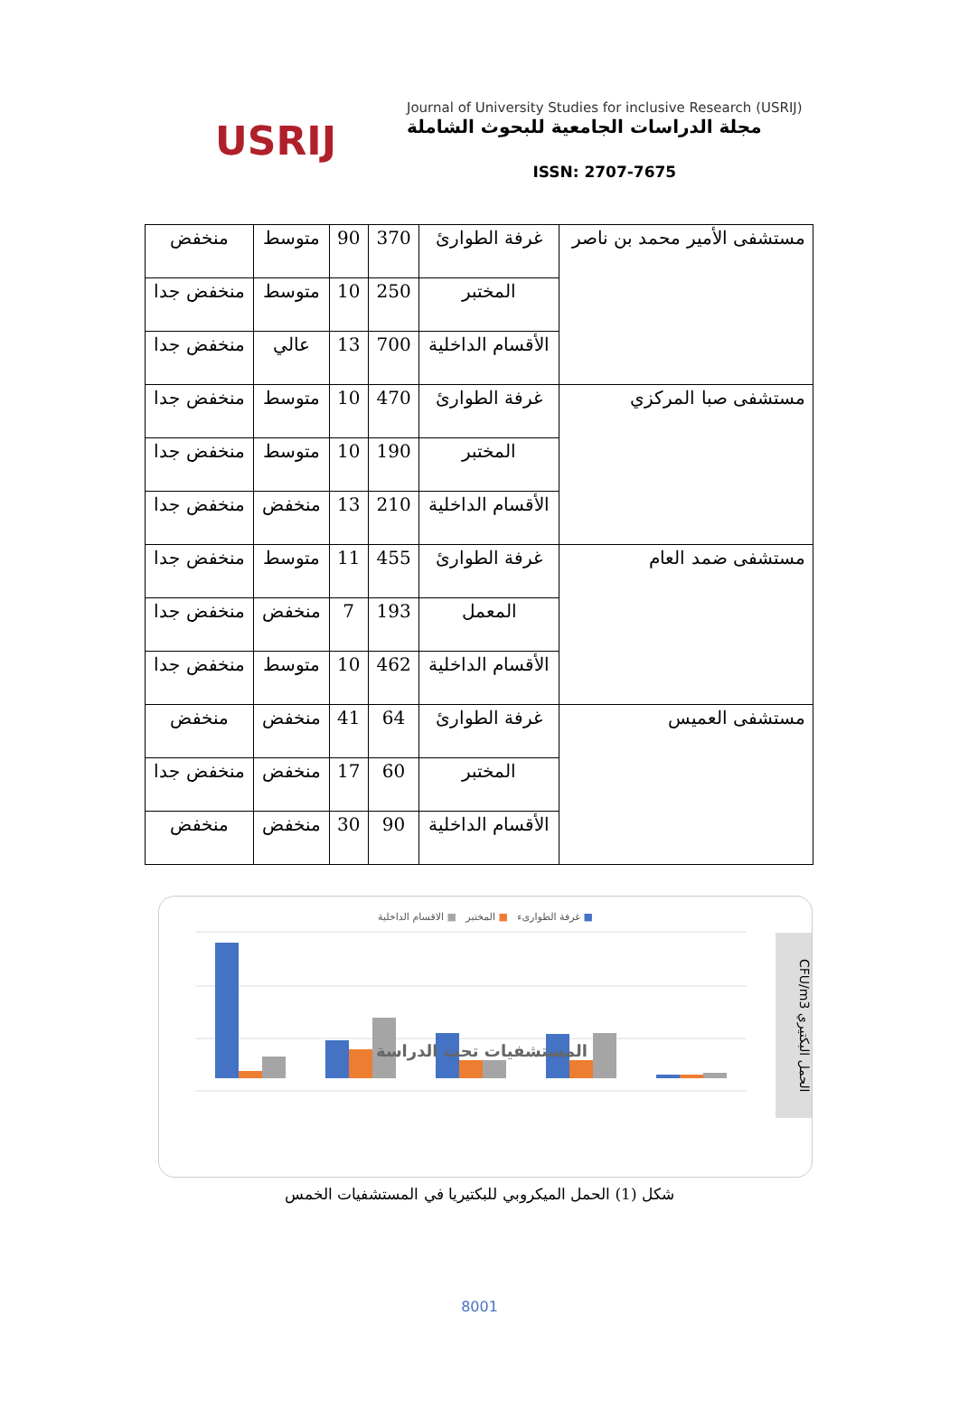USRIJ
Journal of University Studies for inclusive Research (USRIJ)
مجلة الدراسات الجامعية للبحوث الشاملة
ISSN: 2707-7675
| مستشفى الأمير محمد بن ناصر | غرفة الطوارئ | 370 | 90 | متوسط | منخفض |
| | المختبر | 250 | 10 | متوسط | منخفض جدا |
| | الأقسام الداخلية | 700 | 13 | عالي | منخفض جدا |
| مستشفى صبا المركزي | غرفة الطوارئ | 470 | 10 | متوسط | منخفض جدا |
| | المختبر | 190 | 10 | متوسط | منخفض جدا |
| | الأقسام الداخلية | 210 | 13 | منخفض | منخفض جدا |
| مستشفى ضمد العام | غرفة الطوارئ | 455 | 11 | متوسط | منخفض جدا |
| | المعمل | 193 | 7 | منخفض | منخفض جدا |
| | الأقسام الداخلية | 462 | 10 | متوسط | منخفض جدا |
| مستشفى العميس | غرفة الطوارئ | 64 | 41 | منخفض | منخفض |
| | المختبر | 60 | 17 | منخفض | منخفض جدا |
| | الأقسام الداخلية | 90 | 30 | منخفض | منخفض |
■ غرفة الطوارىء ■ المختبر ■ الاقسام الداخلية
المستشفيات تحت الدراسة
CFU/m3 الحمل البكتيري
شكل (1) الحمل الميكروبي للبكتيريا في المستشفيات الخمس
8001